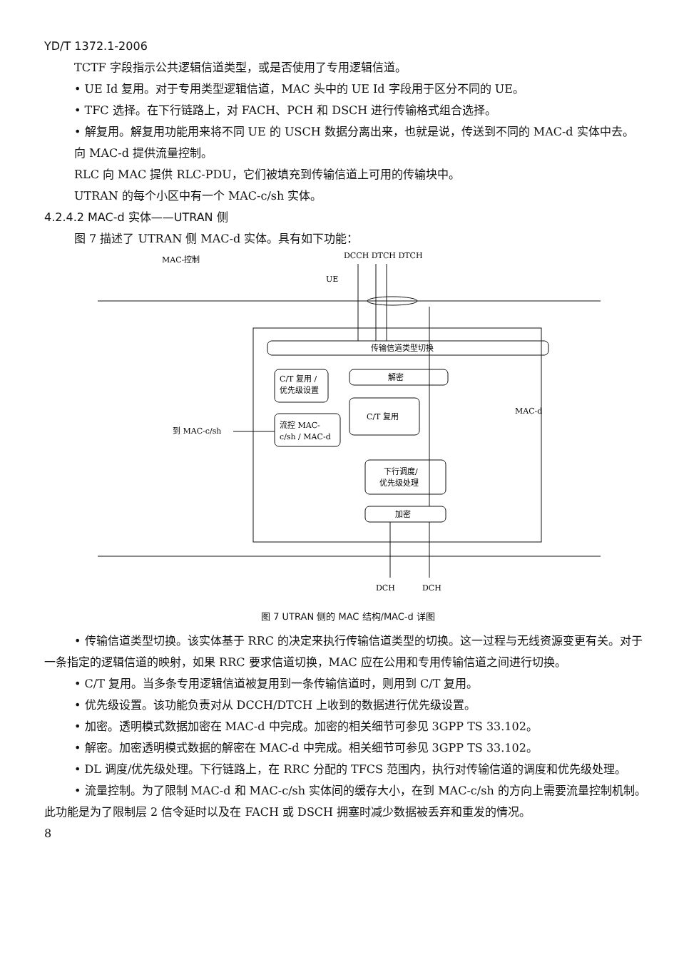YD/T 1372.1-2006
TCTF 字段指示公共逻辑信道类型，或是否使用了专用逻辑信道。
• UE Id 复用。对于专用类型逻辑信道，MAC 头中的 UE Id 字段用于区分不同的 UE。
• TFC 选择。在下行链路上，对 FACH、PCH 和 DSCH 进行传输格式组合选择。
• 解复用。解复用功能用来将不同 UE 的 USCH 数据分离出来，也就是说，传送到不同的 MAC-d 实体中去。
向 MAC-d 提供流量控制。
RLC 向 MAC 提供 RLC-PDU，它们被填充到传输信道上可用的传输块中。
UTRAN 的每个小区中有一个 MAC-c/sh 实体。
4.2.4.2 MAC-d 实体——UTRAN 侧
图 7 描述了 UTRAN 侧 MAC-d 实体。具有如下功能：
MAC-控制
DCCH DTCH DTCH
UE
传输信道类型切换
C/T 复用 /
优先级设置
解密
C/T 复用
流控 MAC-
c/sh / MAC-d
到 MAC-c/sh
MAC-d
下行调度/
优先级处理
加密
DCH
DCH
图 7 UTRAN 侧的 MAC 结构/MAC-d 详图
• 传输信道类型切换。该实体基于 RRC 的决定来执行传输信道类型的切换。这一过程与无线资源变更有关。对于一条指定的逻辑信道的映射，如果 RRC 要求信道切换，MAC 应在公用和专用传输信道之间进行切换。
• C/T 复用。当多条专用逻辑信道被复用到一条传输信道时，则用到 C/T 复用。
• 优先级设置。该功能负责对从 DCCH/DTCH 上收到的数据进行优先级设置。
• 加密。透明模式数据加密在 MAC-d 中完成。加密的相关细节可参见 3GPP TS 33.102。
• 解密。加密透明模式数据的解密在 MAC-d 中完成。相关细节可参见 3GPP TS 33.102。
• DL 调度/优先级处理。下行链路上，在 RRC 分配的 TFCS 范围内，执行对传输信道的调度和优先级处理。
• 流量控制。为了限制 MAC-d 和 MAC-c/sh 实体间的缓存大小，在到 MAC-c/sh 的方向上需要流量控制机制。此功能是为了限制层 2 信令延时以及在 FACH 或 DSCH 拥塞时减少数据被丢弃和重发的情况。
8